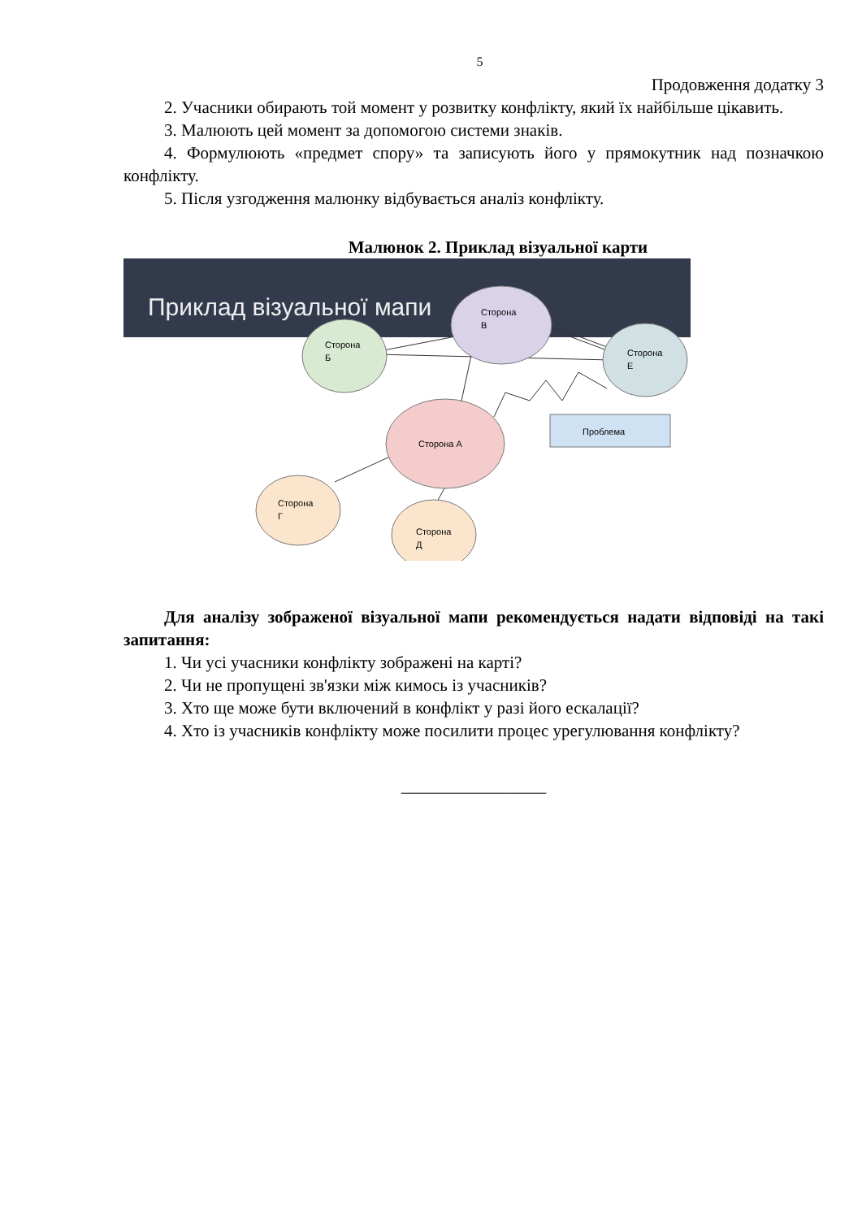5
Продовження додатку 3
2. Учасники обирають той момент у розвитку конфлікту, який їх найбільше цікавить.
3. Малюють цей момент за допомогою системи знаків.
4. Формулюють «предмет спору» та записують його у прямокутник над позначкою конфлікту.
5. Після узгодження малюнку відбувається аналіз конфлікту.
Малюнок 2. Приклад візуальної карти
Приклад візуальної мапи
Сторона
В
Сторона
Б
Сторона
Е
Проблема
Сторона А
Сторона
Г
Сторона
Д
Для аналізу зображеної візуальної мапи рекомендується надати відповіді на такі запитання:
1. Чи усі учасники конфлікту зображені на карті?
2. Чи не пропущені зв'язки між кимось із учасників?
3. Хто ще може бути включений в конфлікт у разі його ескалації?
4. Хто із учасників конфлікту може посилити процес урегулювання конфлікту?
_________________